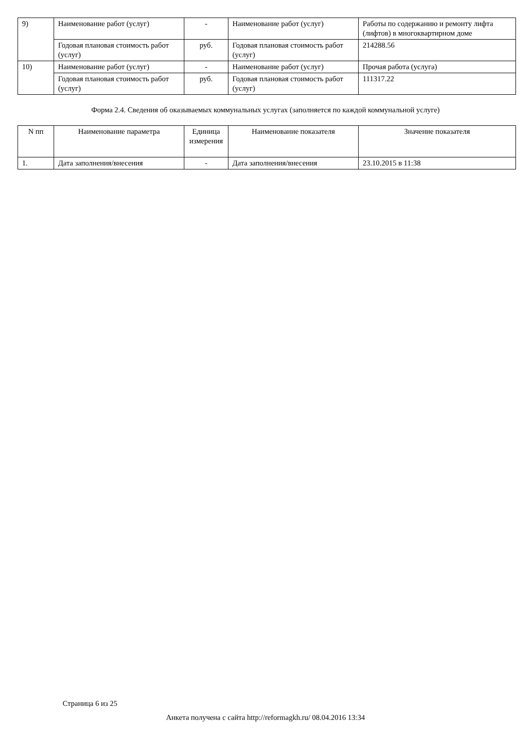| 9) | Наименование работ (услуг) | - | Наименование работ (услуг) | Работы по содержанию и ремонту лифта (лифтов) в многоквартирном доме |
| | Годовая плановая стоимость работ (услуг) | руб. | Годовая плановая стоимость работ (услуг) | 214288.56 |
| 10) | Наименование работ (услуг) | - | Наименование работ (услуг) | Прочая работа (услуга) |
| | Годовая плановая стоимость работ (услуг) | руб. | Годовая плановая стоимость работ (услуг) | 111317.22 |
Форма 2.4. Сведения об оказываемых коммунальных услугах (заполняется по каждой коммунальной услуге)
| N пп | Наименование параметра | Единица измерения | Наименование показателя | Значение показателя |
| 1. | Дата заполнения/внесения | - | Дата заполнения/внесения | 23.10.2015 в 11:38 |
Страница 6 из 25
Анкета получена с сайта http://reformagkh.ru/ 08.04.2016 13:34